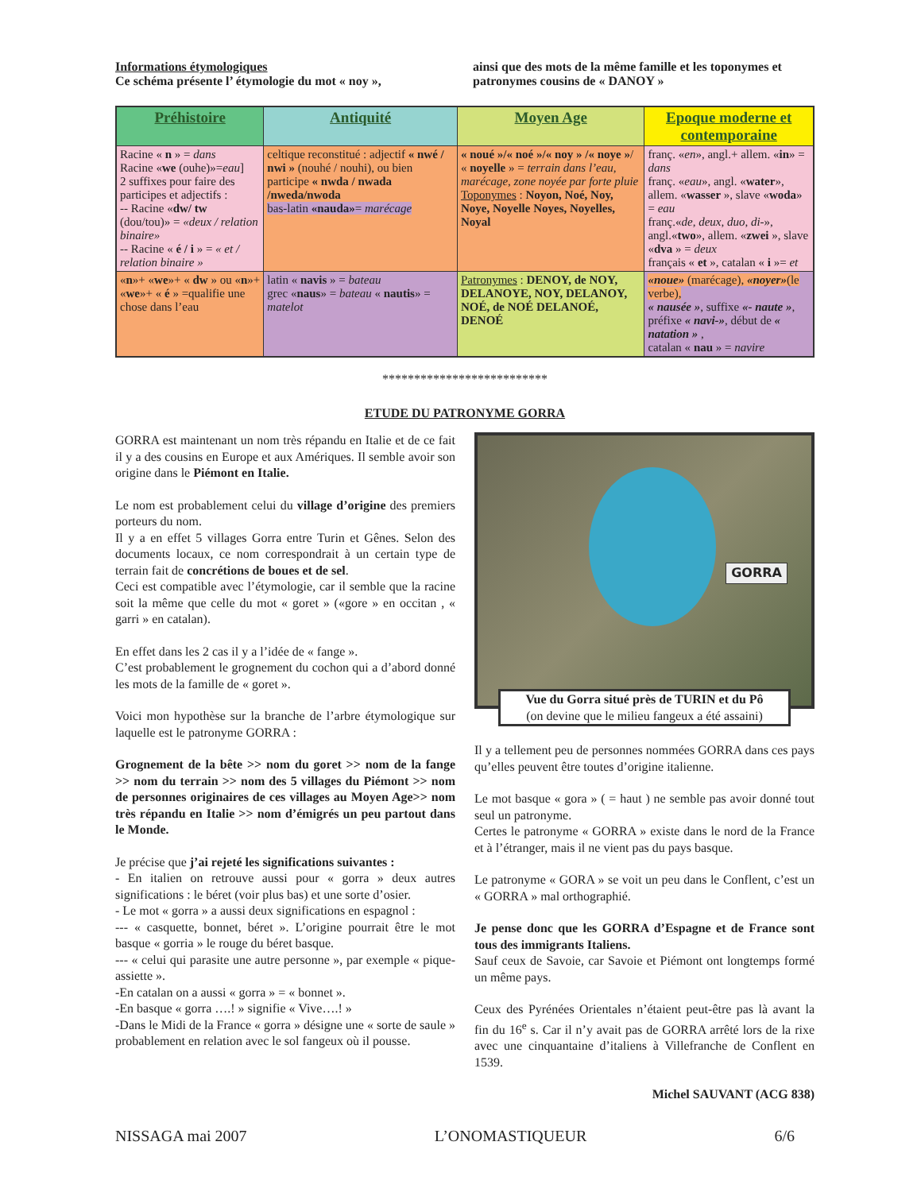Informations étymologiques
Ce schéma présente l’ étymologie du mot « noy »,
ainsi que des mots de la même famille et les toponymes et patronymes cousins de « DANOY »
| Préhistoire | Antiquité | Moyen Age | Epoque moderne et contemporaine |
| --- | --- | --- | --- |
| Racine « n » = dans Racine « we (ouhe)»= eau ] 2 suffixes pour faire des participes et adjectifs : -- Racine « dw/ tw (dou/tou)» = «deux / relation binaire» -- Racine « é / i » = « et / relation binaire » | celtique reconstitué : adjectif « nwé / nwi » (nouhé / nouhi), ou bien participe « nwda / nwada /nweda/nwoda bas-latin «nauda» = marécage | « noué »/« noé »/« noy » /« noye » / « noyelle » = terrain dans l’eau, marécage, zone noyée par forte pluie Toponymes : Noyon, Noé, Noy, Noye, Noyelle Noyes, Noyelles, Noyal | franç. « en », angl.+ allem. « in » = dans franç. « eau », angl. « water », allem. « wasser », slave « woda » = eau franç.« de, deux, duo, di- », angl.« two », allem. « zwei », slave « dva » = deux français « et », catalan « i »= et |
| « n »+ « we »+ « dw » ou « n »+ « we »+ « é » =qualifie une chose dans l’eau | latin « navis » = bateau grec « naus » = bateau « nautis » = matelot | Patronymes : DENOY, de NOY, DELANOYE, NOY, DELANOY, NOÉ, de NOÉ DELANOÉ, DENOÉ | «noue» (marécage), «noyer» (le verbe), « nausée » , suffixe «- naute » , préfixe « navi-» , début de « natation » , catalan « nau » = navire |
**************************
ETUDE DU PATRONYME GORRA
GORRA est maintenant un nom très répandu en Italie et de ce fait il y a des cousins en Europe et aux Amériques. Il semble avoir son origine dans le Piémont en Italie.
Le nom est probablement celui du village d’origine des premiers porteurs du nom.
Il y a en effet 5 villages Gorra entre Turin et Gênes. Selon des documents locaux, ce nom correspondrait à un certain type de terrain fait de concrétions de boues et de sel.
Ceci est compatible avec l’étymologie, car il semble que la racine soit la même que celle du mot « goret » («gore » en occitan , « garri » en catalan).
En effet dans les 2 cas il y a l’idée de « fange ».
C’est probablement le grognement du cochon qui a d’abord donné les mots de la famille de « goret ».
Voici mon hypothèse sur la branche de l’arbre étymologique sur laquelle est le patronyme GORRA :
Grognement de la bête >> nom du goret >> nom de la fange >> nom du terrain >> nom des 5 villages du Piémont >> nom de personnes originaires de ces villages au Moyen Age>> nom très répandu en Italie >> nom d’émigrés un peu partout dans le Monde.
Je précise que j’ai rejeté les significations suivantes :
- En italien on retrouve aussi pour « gorra » deux autres significations : le béret (voir plus bas) et une sorte d’osier.
- Le mot « gorra » a aussi deux significations en espagnol :
--- « casquette, bonnet, béret ». L’origine pourrait être le mot basque « gorria » le rouge du béret basque.
--- « celui qui parasite une autre personne », par exemple « pique-assiette ».
-En catalan on a aussi « gorra » = « bonnet ».
-En basque « gorra ….! » signifie « Vive….! »
-Dans le Midi de la France « gorra » désigne une « sorte de saule » probablement en relation avec le sol fangeux où il pousse.
GORRA
Vue du Gorra situé près de TURIN et du Pô
(on devine que le milieu fangeux a été assaini)
Il y a tellement peu de personnes nommées GORRA dans ces pays qu’elles peuvent être toutes d’origine italienne.
Le mot basque « gora » ( = haut ) ne semble pas avoir donné tout seul un patronyme.
Certes le patronyme « GORRA » existe dans le nord de la France et à l’étranger, mais il ne vient pas du pays basque.
Le patronyme « GORA » se voit un peu dans le Conflent, c’est un « GORRA » mal orthographié.
Je pense donc que les GORRA d’Espagne et de France sont tous des immigrants Italiens.
Sauf ceux de Savoie, car Savoie et Piémont ont longtemps formé un même pays.
Ceux des Pyrénées Orientales n’étaient peut-être pas là avant la fin du 16<sup>e</sup> s. Car il n’y avait pas de GORRA arrêté lors de la rixe avec une cinquantaine d’italiens à Villefranche de Conflent en 1539.
Michel SAUVANT (ACG 838)
NISSAGA mai 2007 L’ONOMASTIQUEUR 6/6